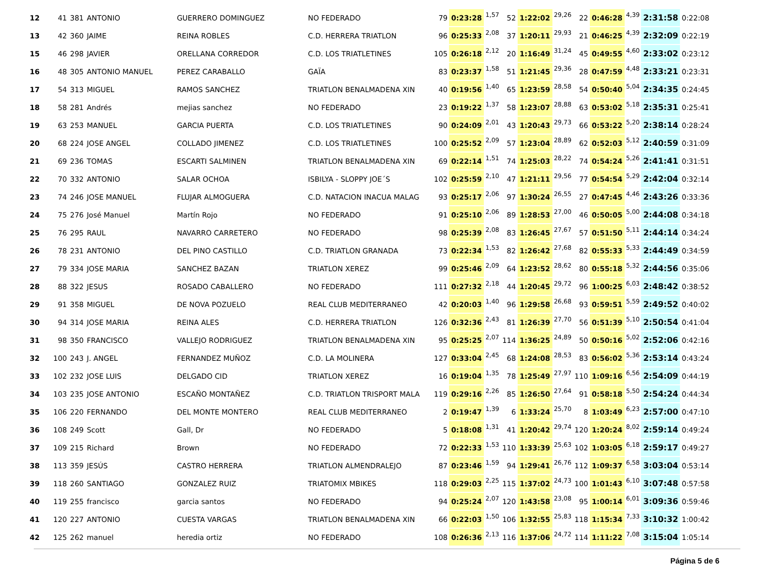| 12 | 41 | 381 | ANTONIO | GUERRERO DOMINGUEZ | NO FEDERADO | 79 | 0:23:28 | 1,57 | 52 | 1:22:02 | 29,26 | 22 | 0:46:28 | 4,39 | 2:31:58 | 0:22:08 |
| 13 | 42 | 360 | JAIME | REINA ROBLES | C.D. HERRERA TRIATLON | 96 | 0:25:33 | 2,08 | 37 | 1:20:11 | 29,93 | 21 | 0:46:25 | 4,39 | 2:32:09 | 0:22:19 |
| 15 | 46 | 298 | JAVIER | ORELLANA CORREDOR | C.D. LOS TRIATLETINES | 105 | 0:26:18 | 2,12 | 20 | 1:16:49 | 31,24 | 45 | 0:49:55 | 4,60 | 2:33:02 | 0:23:12 |
| 16 | 48 | 305 | ANTONIO MANUEL | PEREZ CARABALLO | GAÏA | 83 | 0:23:37 | 1,58 | 51 | 1:21:45 | 29,36 | 28 | 0:47:59 | 4,48 | 2:33:21 | 0:23:31 |
| 17 | 54 | 313 | MIGUEL | RAMOS SANCHEZ | TRIATLON BENALMADENA XIN | 40 | 0:19:56 | 1,40 | 65 | 1:23:59 | 28,58 | 54 | 0:50:40 | 5,04 | 2:34:35 | 0:24:45 |
| 18 | 58 | 281 | Andrés | mejias sanchez | NO FEDERADO | 23 | 0:19:22 | 1,37 | 58 | 1:23:07 | 28,88 | 63 | 0:53:02 | 5,18 | 2:35:31 | 0:25:41 |
| 19 | 63 | 253 | MANUEL | GARCIA PUERTA | C.D. LOS TRIATLETINES | 90 | 0:24:09 | 2,01 | 43 | 1:20:43 | 29,73 | 66 | 0:53:22 | 5,20 | 2:38:14 | 0:28:24 |
| 20 | 68 | 224 | JOSE ANGEL | COLLADO JIMENEZ | C.D. LOS TRIATLETINES | 100 | 0:25:52 | 2,09 | 57 | 1:23:04 | 28,89 | 62 | 0:52:03 | 5,12 | 2:40:59 | 0:31:09 |
| 21 | 69 | 236 | TOMAS | ESCARTI SALMINEN | TRIATLON BENALMADENA XIN | 69 | 0:22:14 | 1,51 | 74 | 1:25:03 | 28,22 | 74 | 0:54:24 | 5,26 | 2:41:41 | 0:31:51 |
| 22 | 70 | 332 | ANTONIO | SALAR OCHOA | ISBILYA - SLOPPY JOE´S | 102 | 0:25:59 | 2,10 | 47 | 1:21:11 | 29,56 | 77 | 0:54:54 | 5,29 | 2:42:04 | 0:32:14 |
| 23 | 74 | 246 | JOSE MANUEL | FLUJAR ALMOGUERA | C.D. NATACION INACUA MALAG | 93 | 0:25:17 | 2,06 | 97 | 1:30:24 | 26,55 | 27 | 0:47:45 | 4,46 | 2:43:26 | 0:33:36 |
| 24 | 75 | 276 | José Manuel | Martín Rojo | NO FEDERADO | 91 | 0:25:10 | 2,06 | 89 | 1:28:53 | 27,00 | 46 | 0:50:05 | 5,00 | 2:44:08 | 0:34:18 |
| 25 | 76 | 295 | RAUL | NAVARRO CARRETERO | NO FEDERADO | 98 | 0:25:39 | 2,08 | 83 | 1:26:45 | 27,67 | 57 | 0:51:50 | 5,11 | 2:44:14 | 0:34:24 |
| 26 | 78 | 231 | ANTONIO | DEL PINO CASTILLO | C.D. TRIATLON GRANADA | 73 | 0:22:34 | 1,53 | 82 | 1:26:42 | 27,68 | 82 | 0:55:33 | 5,33 | 2:44:49 | 0:34:59 |
| 27 | 79 | 334 | JOSE MARIA | SANCHEZ BAZAN | TRIATLON XEREZ | 99 | 0:25:46 | 2,09 | 64 | 1:23:52 | 28,62 | 80 | 0:55:18 | 5,32 | 2:44:56 | 0:35:06 |
| 28 | 88 | 322 | JESUS | ROSADO CABALLERO | NO FEDERADO | 111 | 0:27:32 | 2,18 | 44 | 1:20:45 | 29,72 | 96 | 1:00:25 | 6,03 | 2:48:42 | 0:38:52 |
| 29 | 91 | 358 | MIGUEL | DE NOVA POZUELO | REAL CLUB MEDITERRANEO | 42 | 0:20:03 | 1,40 | 96 | 1:29:58 | 26,68 | 93 | 0:59:51 | 5,59 | 2:49:52 | 0:40:02 |
| 30 | 94 | 314 | JOSE MARIA | REINA ALES | C.D. HERRERA TRIATLON | 126 | 0:32:36 | 2,43 | 81 | 1:26:39 | 27,70 | 56 | 0:51:39 | 5,10 | 2:50:54 | 0:41:04 |
| 31 | 98 | 350 | FRANCISCO | VALLEJO RODRIGUEZ | TRIATLON BENALMADENA XIN | 95 | 0:25:25 | 2,07 | 114 | 1:36:25 | 24,89 | 50 | 0:50:16 | 5,02 | 2:52:06 | 0:42:16 |
| 32 | 100 | 243 | J. ANGEL | FERNANDEZ MUÑOZ | C.D. LA MOLINERA | 127 | 0:33:04 | 2,45 | 68 | 1:24:08 | 28,53 | 83 | 0:56:02 | 5,36 | 2:53:14 | 0:43:24 |
| 33 | 102 | 232 | JOSE LUIS | DELGADO CID | TRIATLON XEREZ | 16 | 0:19:04 | 1,35 | 78 | 1:25:49 | 27,97 | 110 | 1:09:16 | 6,56 | 2:54:09 | 0:44:19 |
| 34 | 103 | 235 | JOSE ANTONIO | ESCAÑO MONTAÑEZ | C.D. TRIATLON TRISPORT MALA | 119 | 0:29:16 | 2,26 | 85 | 1:26:50 | 27,64 | 91 | 0:58:18 | 5,50 | 2:54:24 | 0:44:34 |
| 35 | 106 | 220 | FERNANDO | DEL MONTE MONTERO | REAL CLUB MEDITERRANEO | 2 | 0:19:47 | 1,39 | 6 | 1:33:24 | 25,70 | 8 | 1:03:49 | 6,23 | 2:57:00 | 0:47:10 |
| 36 | 108 | 249 | Scott | Gall, Dr | NO FEDERADO | 5 | 0:18:08 | 1,31 | 41 | 1:20:42 | 29,74 | 120 | 1:20:24 | 8,02 | 2:59:14 | 0:49:24 |
| 37 | 109 | 215 | Richard | Brown | NO FEDERADO | 72 | 0:22:33 | 1,53 | 110 | 1:33:39 | 25,63 | 102 | 1:03:05 | 6,18 | 2:59:17 | 0:49:27 |
| 38 | 113 | 359 | JESÚS | CASTRO HERRERA | TRIATLON ALMENDRALEJO | 87 | 0:23:46 | 1,59 | 94 | 1:29:41 | 26,76 | 112 | 1:09:37 | 6,58 | 3:03:04 | 0:53:14 |
| 39 | 118 | 260 | SANTIAGO | GONZALEZ RUIZ | TRIATOMIX MBIKES | 118 | 0:29:03 | 2,25 | 115 | 1:37:02 | 24,73 | 100 | 1:01:43 | 6,10 | 3:07:48 | 0:57:58 |
| 40 | 119 | 255 | francisco | garcia santos | NO FEDERADO | 94 | 0:25:24 | 2,07 | 120 | 1:43:58 | 23,08 | 95 | 1:00:14 | 6,01 | 3:09:36 | 0:59:46 |
| 41 | 120 | 227 | ANTONIO | CUESTA VARGAS | TRIATLON BENALMADENA XIN | 66 | 0:22:03 | 1,50 | 106 | 1:32:55 | 25,83 | 118 | 1:15:34 | 7,33 | 3:10:32 | 1:00:42 |
| 42 | 125 | 262 | manuel | heredia ortiz | NO FEDERADO | 108 | 0:26:36 | 2,13 | 116 | 1:37:06 | 24,72 | 114 | 1:11:22 | 7,08 | 3:15:04 | 1:05:14 |
Página 5 de 6